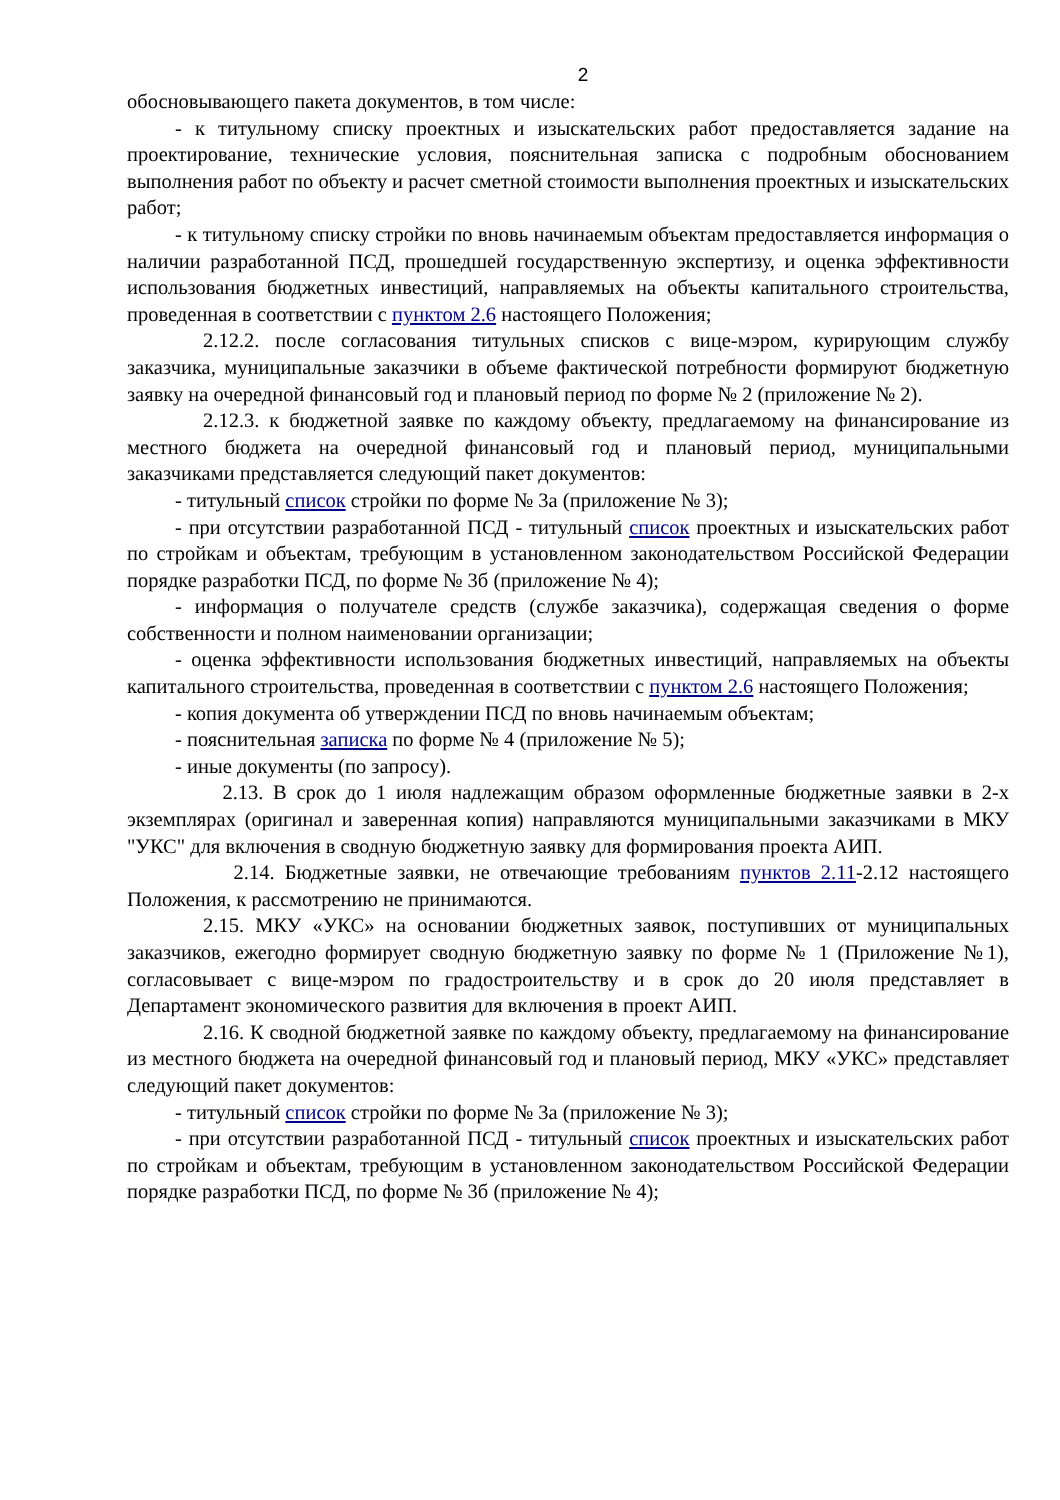2
обосновывающего пакета документов, в том числе:
- к титульному списку проектных и изыскательских работ предоставляется задание на проектирование, технические условия, пояснительная записка с подробным обоснованием выполнения работ по объекту и расчет сметной стоимости выполнения проектных и изыскательских работ;
- к титульному списку стройки по вновь начинаемым объектам предоставляется информация о наличии разработанной ПСД, прошедшей государственную экспертизу, и оценка эффективности использования бюджетных инвестиций, направляемых на объекты капитального строительства, проведенная в соответствии с пунктом 2.6 настоящего Положения;
2.12.2. после согласования титульных списков с вице-мэром, курирующим службу заказчика, муниципальные заказчики в объеме фактической потребности формируют бюджетную заявку на очередной финансовый год и плановый период по форме № 2 (приложение № 2).
2.12.3. к бюджетной заявке по каждому объекту, предлагаемому на финансирование из местного бюджета на очередной финансовый год и плановый период, муниципальными заказчиками представляется следующий пакет документов:
- титульный список стройки по форме № 3а (приложение № 3);
- при отсутствии разработанной ПСД - титульный список проектных и изыскательских работ по стройкам и объектам, требующим в установленном законодательством Российской Федерации порядке разработки ПСД, по форме № 3б (приложение № 4);
- информация о получателе средств (службе заказчика), содержащая сведения о форме собственности и полном наименовании организации;
- оценка эффективности использования бюджетных инвестиций, направляемых на объекты капитального строительства, проведенная в соответствии с пунктом 2.6 настоящего Положения;
- копия документа об утверждении ПСД по вновь начинаемым объектам;
- пояснительная записка по форме № 4 (приложение № 5);
- иные документы (по запросу).
2.13. В срок до 1 июля надлежащим образом оформленные бюджетные заявки в 2-х экземплярах (оригинал и заверенная копия) направляются муниципальными заказчиками в МКУ "УКС" для включения в сводную бюджетную заявку для формирования проекта АИП.
2.14. Бюджетные заявки, не отвечающие требованиям пунктов 2.11-2.12 настоящего Положения, к рассмотрению не принимаются.
2.15. МКУ «УКС» на основании бюджетных заявок, поступивших от муниципальных заказчиков, ежегодно формирует сводную бюджетную заявку по форме № 1 (Приложение №1), согласовывает с вице-мэром по градостроительству и в срок до 20 июля представляет в Департамент экономического развития для включения в проект АИП.
2.16. К сводной бюджетной заявке по каждому объекту, предлагаемому на финансирование из местного бюджета на очередной финансовый год и плановый период, МКУ «УКС» представляет следующий пакет документов:
- титульный список стройки по форме № 3а (приложение № 3);
- при отсутствии разработанной ПСД - титульный список проектных и изыскательских работ по стройкам и объектам, требующим в установленном законодательством Российской Федерации порядке разработки ПСД, по форме № 3б (приложение № 4);